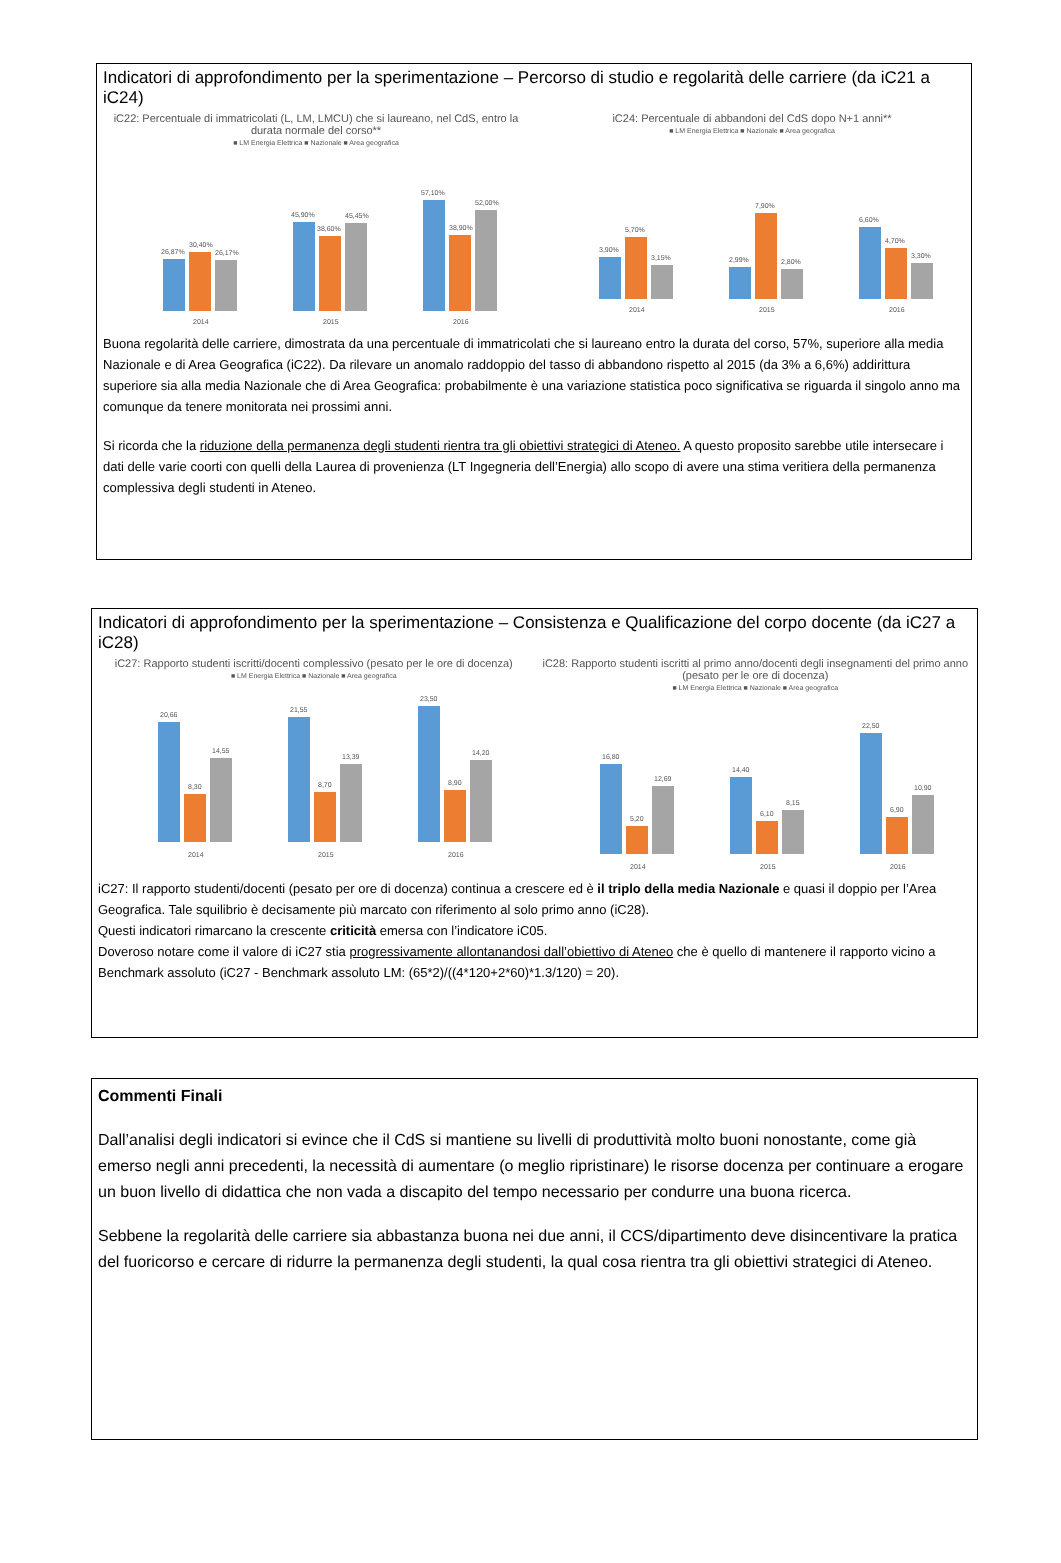Indicatori di approfondimento per la sperimentazione – Percorso di studio e regolarità delle carriere (da iC21 a iC24)
iC22: Percentuale di immatricolati (L, LM, LMCU) che si laureano, nel CdS, entro la durata normale del corso**
■ LM Energia Elettrica ■ Nazionale ■ Area geografica
26,87%
30,40%
26,17%
45,90%
38,60%
45,45%
57,10%
38,90%
52,00%
2014
2015
2016
iC24: Percentuale di abbandoni del CdS dopo N+1 anni**
■ LM Energia Elettrica ■ Nazionale ■ Area geografica
3,90%
5,70%
3,15%
2,99%
7,90%
2,80%
6,60%
4,70%
3,30%
2014
2015
2016
Buona regolarità delle carriere, dimostrata da una percentuale di immatricolati che si laureano entro la durata del corso, 57%, superiore alla media Nazionale e di Area Geografica (iC22). Da rilevare un anomalo raddoppio del tasso di abbandono rispetto al 2015 (da 3% a 6,6%) addirittura superiore sia alla media Nazionale che di Area Geografica: probabilmente è una variazione statistica poco significativa se riguarda il singolo anno ma comunque da tenere monitorata nei prossimi anni.
Si ricorda che la riduzione della permanenza degli studenti rientra tra gli obiettivi strategici di Ateneo. A questo proposito sarebbe utile intersecare i dati delle varie coorti con quelli della Laurea di provenienza (LT Ingegneria dell’Energia) allo scopo di avere una stima veritiera della permanenza complessiva degli studenti in Ateneo.
Indicatori di approfondimento per la sperimentazione – Consistenza e Qualificazione del corpo docente (da iC27 a iC28)
iC27: Rapporto studenti iscritti/docenti complessivo (pesato per le ore di docenza)
■ LM Energia Elettrica ■ Nazionale ■ Area geografica
20,66
8,30
14,55
21,55
8,70
13,39
23,50
8,90
14,20
2014
2015
2016
iC28: Rapporto studenti iscritti al primo anno/docenti degli insegnamenti del primo anno (pesato per le ore di docenza)
■ LM Energia Elettrica ■ Nazionale ■ Area geografica
16,80
5,20
12,69
14,40
6,10
8,15
22,50
6,90
10,90
2014
2015
2016
iC27: Il rapporto studenti/docenti (pesato per ore di docenza) continua a crescere ed è il triplo della media Nazionale e quasi il doppio per l’Area Geografica. Tale squilibrio è decisamente più marcato con riferimento al solo primo anno (iC28).
Questi indicatori rimarcano la crescente criticità emersa con l’indicatore iC05.
Doveroso notare come il valore di iC27 stia progressivamente allontanandosi dall’obiettivo di Ateneo che è quello di mantenere il rapporto vicino a Benchmark assoluto (iC27 - Benchmark assoluto LM: (65*2)/((4*120+2*60)*1.3/120) = 20).
Commenti Finali
Dall’analisi degli indicatori si evince che il CdS si mantiene su livelli di produttività molto buoni nonostante, come già emerso negli anni precedenti, la necessità di aumentare (o meglio ripristinare) le risorse docenza per continuare a erogare un buon livello di didattica che non vada a discapito del tempo necessario per condurre una buona ricerca.
Sebbene la regolarità delle carriere sia abbastanza buona nei due anni, il CCS/dipartimento deve disincentivare la pratica del fuoricorso e cercare di ridurre la permanenza degli studenti, la qual cosa rientra tra gli obiettivi strategici di Ateneo.